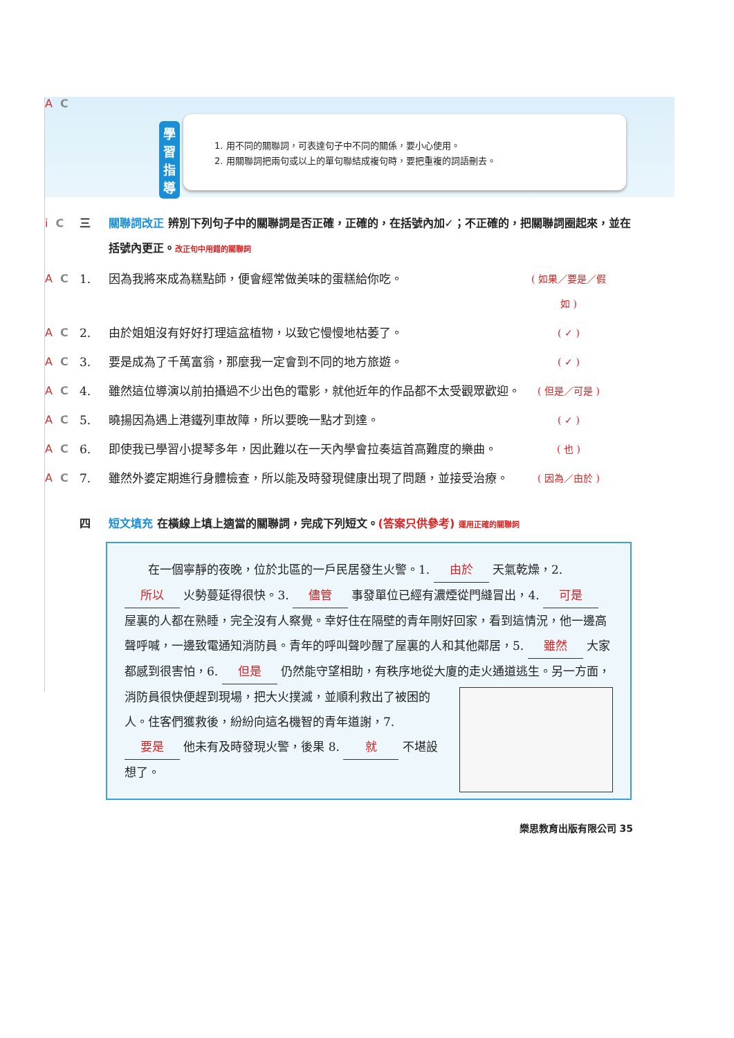A C
學習指導
1. 用不同的關聯詞，可表達句子中不同的關係，要小心使用。
2. 用關聯詞把兩句或以上的單句聯結成複句時，要把重複的詞語刪去。
i C 三 關聯詞改正 辨別下列句子中的關聯詞是否正確，正確的，在括號內加✓；不正確的，把關聯詞圈起來，並在括號內更正。改正句中用錯的關聯詞
A C 1. 因為我將來成為糕點師，便會經常做美味的蛋糕給你吃。 ( 如果／要是／假如 )
A C 2. 由於姐姐沒有好好打理這盆植物，以致它慢慢地枯萎了。 ( ✓ )
A C 3. 要是成為了千萬富翁，那麼我一定會到不同的地方旅遊。 ( ✓ )
A C 4. 雖然這位導演以前拍攝過不少出色的電影，就他近年的作品都不太受觀眾歡迎。 ( 但是／可是 )
A C 5. 曉揚因為遇上港鐵列車故障，所以要晚一點才到達。 ( ✓ )
A C 6. 即使我已學習小提琴多年，因此難以在一天內學會拉奏這首高難度的樂曲。 ( 也 )
A C 7. 雖然外婆定期進行身體檢查，所以能及時發現健康出現了問題，並接受治療。 ( 因為／由於 )
四短文填充 在橫線上填上適當的關聯詞，完成下列短文。(答案只供參考) 運用正確的關聯詞
　　在一個寧靜的夜晚，位於北區的一戶民居發生火警。1. 由於 天氣乾燥，2. 所以 火勢蔓延得很快。3. 儘管 事發單位已經有濃煙從門縫冒出，4. 可是 屋裏的人都在熟睡，完全沒有人察覺。幸好住在隔壁的青年剛好回家，看到這情況，他一邊高聲呼喊，一邊致電通知消防員。青年的呼叫聲吵醒了屋裏的人和其他鄰居，5. 雖然 大家都感到很害怕，6. 但是 仍然能守望相助，有秩序地從大廈的走火通道逃生。另一方面，
消防員很快便趕到現場，把大火撲滅，並順利救出了被困的人。住客們獲救後，紛紛向這名機智的青年道謝，7. 要是 他未有及時發現火警，後果 8. 就 不堪設想了。
樂思教育出版有限公司 35